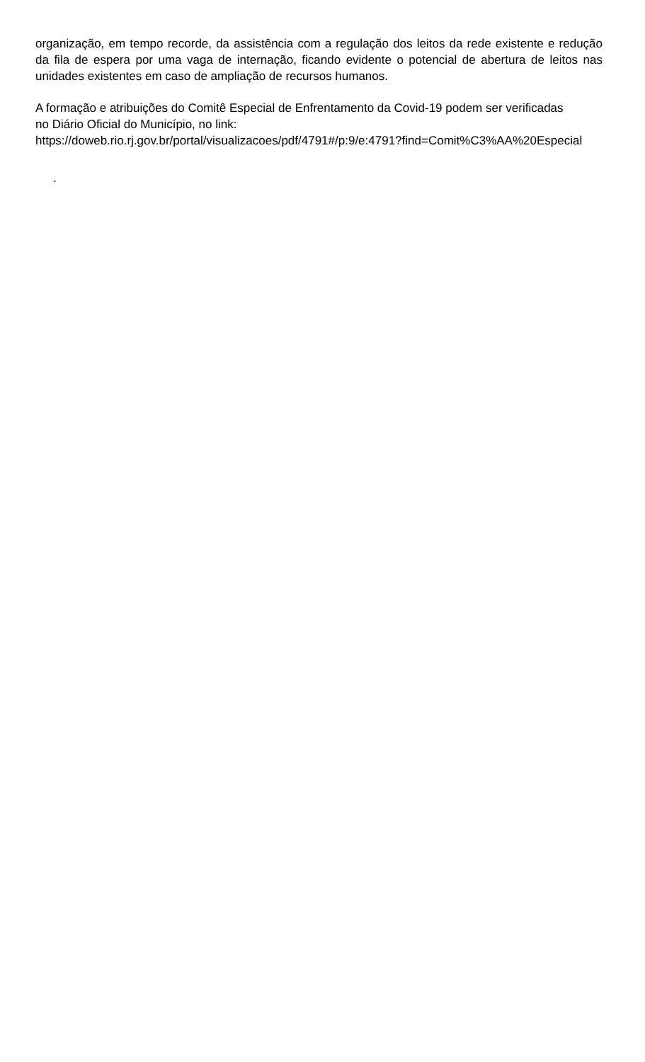organização, em tempo recorde, da assistência com a regulação dos leitos da rede existente e redução da fila de espera por uma vaga de internação, ficando evidente o potencial de abertura de leitos nas unidades existentes em caso de ampliação de recursos humanos.
A formação e atribuições do Comitê Especial de Enfrentamento da Covid-19 podem ser verificadas
no Diário Oficial do Município, no link:
https://doweb.rio.rj.gov.br/portal/visualizacoes/pdf/4791#/p:9/e:4791?find=Comit%C3%AA%20Especial
.